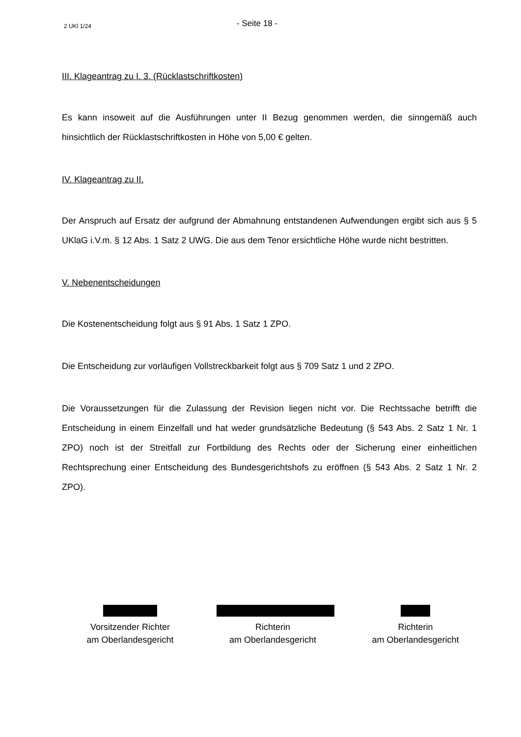2 UKl 1/24 - Seite 18 -
III. Klageantrag zu I. 3. (Rücklastschriftkosten)
Es kann insoweit auf die Ausführungen unter II Bezug genommen werden, die sinngemäß auch hinsichtlich der Rücklastschriftkosten in Höhe von 5,00 € gelten.
IV. Klageantrag zu II.
Der Anspruch auf Ersatz der aufgrund der Abmahnung entstandenen Aufwendungen ergibt sich aus § 5 UKlaG i.V.m. § 12 Abs. 1 Satz 2 UWG. Die aus dem Tenor ersichtliche Höhe wurde nicht bestritten.
V. Nebenentscheidungen
Die Kostenentscheidung folgt aus § 91 Abs. 1 Satz 1 ZPO.
Die Entscheidung zur vorläufigen Vollstreckbarkeit folgt aus § 709 Satz 1 und 2 ZPO.
Die Voraussetzungen für die Zulassung der Revision liegen nicht vor. Die Rechtssache betrifft die Entscheidung in einem Einzelfall und hat weder grundsätzliche Bedeutung (§ 543 Abs. 2 Satz 1 Nr. 1 ZPO) noch ist der Streitfall zur Fortbildung des Rechts oder der Sicherung einer einheitlichen Rechtsprechung einer Entscheidung des Bundesgerichtshofs zu eröffnen (§ 543 Abs. 2 Satz 1 Nr. 2 ZPO).
Vorsitzender Richter
am Oberlandesgericht
Richterin
am Oberlandesgericht
Richterin
am Oberlandesgericht